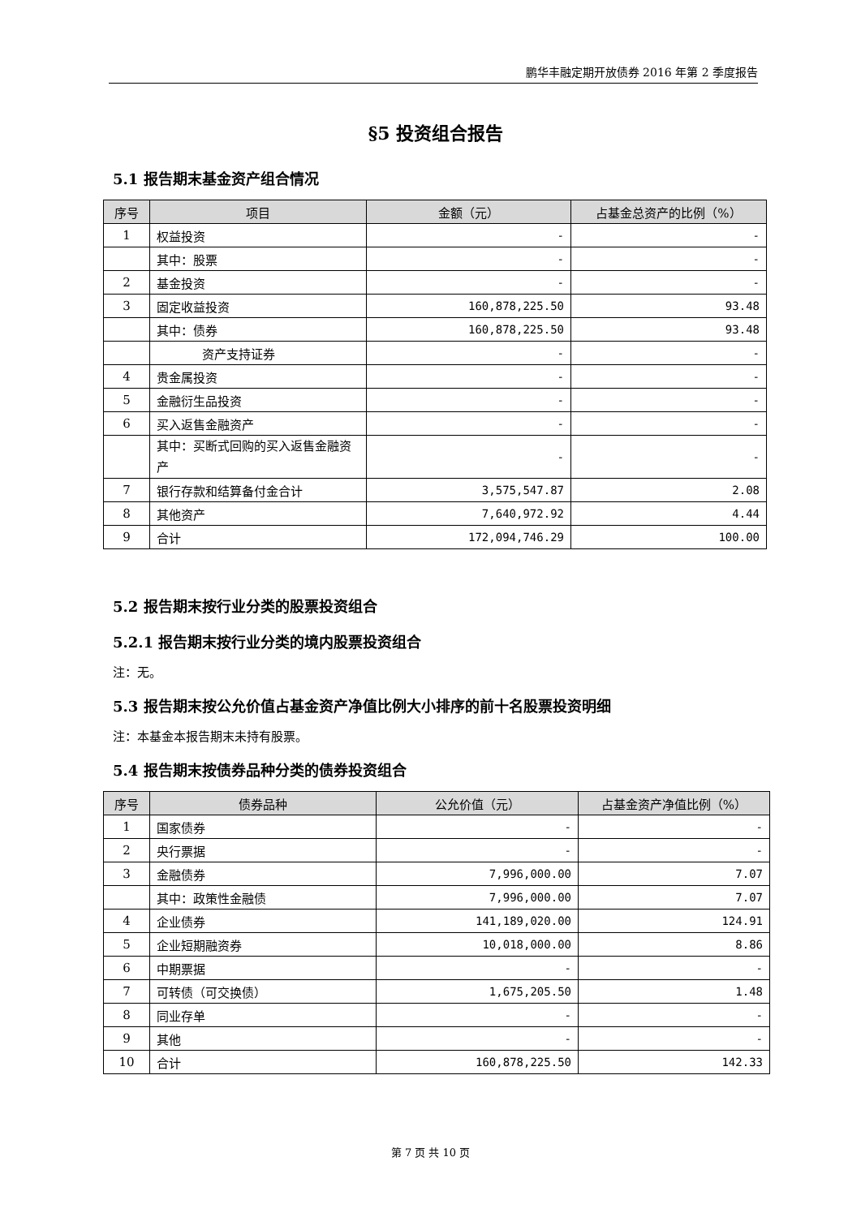鹏华丰融定期开放债券 2016 年第 2 季度报告
§5 投资组合报告
5.1 报告期末基金资产组合情况
| 序号 | 项目 | 金额（元） | 占基金总资产的比例（%） |
| --- | --- | --- | --- |
| 1 | 权益投资 | - | - |
| | 其中：股票 | - | - |
| 2 | 基金投资 | - | - |
| 3 | 固定收益投资 | 160,878,225.50 | 93.48 |
| | 其中：债券 | 160,878,225.50 | 93.48 |
| | 资产支持证券 | - | - |
| 4 | 贵金属投资 | - | - |
| 5 | 金融衍生品投资 | - | - |
| 6 | 买入返售金融资产 | - | - |
| | 其中：买断式回购的买入返售金融资产 | - | - |
| 7 | 银行存款和结算备付金合计 | 3,575,547.87 | 2.08 |
| 8 | 其他资产 | 7,640,972.92 | 4.44 |
| 9 | 合计 | 172,094,746.29 | 100.00 |
5.2 报告期末按行业分类的股票投资组合
5.2.1 报告期末按行业分类的境内股票投资组合
注：无。
5.3 报告期末按公允价值占基金资产净值比例大小排序的前十名股票投资明细
注：本基金本报告期末未持有股票。
5.4 报告期末按债券品种分类的债券投资组合
| 序号 | 债券品种 | 公允价值（元） | 占基金资产净值比例（%） |
| --- | --- | --- | --- |
| 1 | 国家债券 | - | - |
| 2 | 央行票据 | - | - |
| 3 | 金融债券 | 7,996,000.00 | 7.07 |
| | 其中：政策性金融债 | 7,996,000.00 | 7.07 |
| 4 | 企业债券 | 141,189,020.00 | 124.91 |
| 5 | 企业短期融资券 | 10,018,000.00 | 8.86 |
| 6 | 中期票据 | - | - |
| 7 | 可转债（可交换债） | 1,675,205.50 | 1.48 |
| 8 | 同业存单 | - | - |
| 9 | 其他 | - | - |
| 10 | 合计 | 160,878,225.50 | 142.33 |
第 7 页 共 10 页